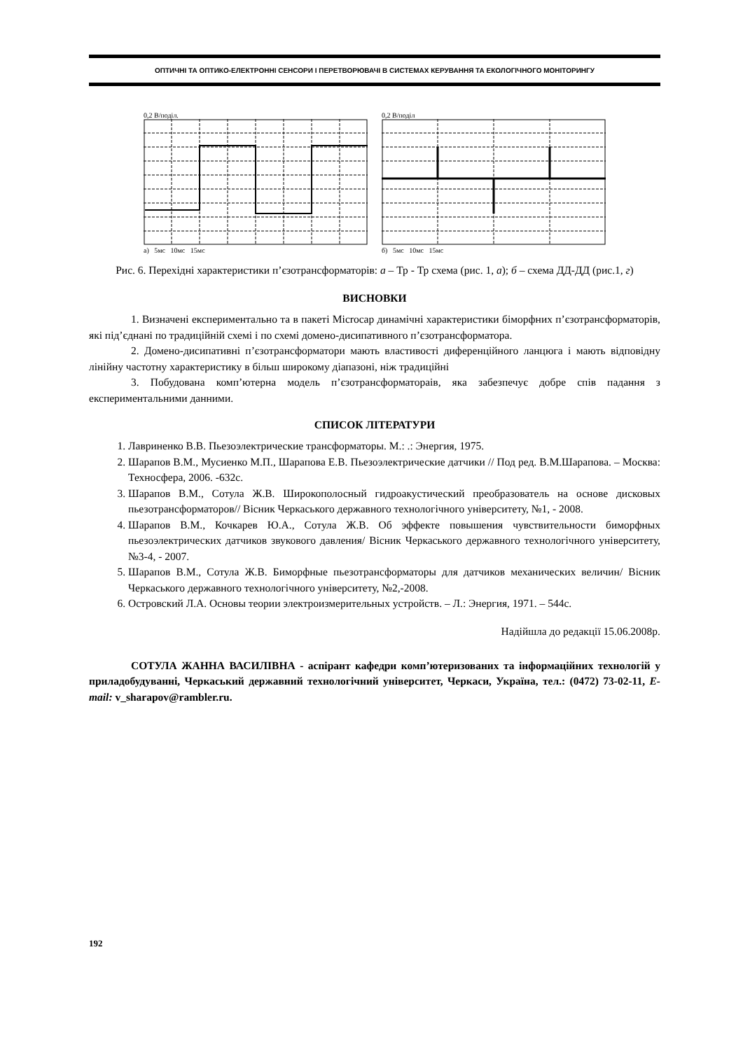ОПТИЧНІ ТА ОПТИКО-ЕЛЕКТРОННІ СЕНСОРИ І ПЕРЕТВОРЮВАЧІ В СИСТЕМАХ КЕРУВАННЯ ТА ЕКОЛОГІЧНОГО МОНІТОРИНГУ
0,2 В/поділ.
а) 5мс 10мс 15мс
0,2 В/поділ
б) 5мс 10мс 15мс
Рис. 6. Перехідні характеристики п’єзотрансформаторів: а – Тр - Тр схема (рис. 1, а); б – схема ДД-ДД (рис.1, г)
ВИСНОВКИ
1. Визначені експериментально та в пакеті Microcap динамічні характеристики біморфних п’єзотрансформаторів, які під’єднані по традиційній схемі і по схемі домено-дисипативного п’єзотрансформатора.
2. Домено-дисипативні п’єзотрансформатори мають властивості диференційного ланцюга і мають відповідну лінійну частотну характеристику в більш широкому діапазоні, ніж традиційні
3. Побудована комп’ютерна модель п’єзотрансформатораів, яка забезпечує добре спів падання з експериментальними данними.
СПИСОК ЛІТЕРАТУРИ
1. Лавриненко В.В. Пьезоэлектрические трансформаторы. М.: .: Энергия, 1975.
2. Шарапов В.М., Мусиенко М.П., Шарапова Е.В. Пьезоэлектрические датчики // Под ред. В.М.Шарапова. – Москва: Техносфера, 2006. -632с.
3. Шарапов В.М., Сотула Ж.В. Широкополосный гидроакустический преобразователь на основе дисковых пьезотрансформаторов// Вісник Черкаського державного технологічного університету, №1, - 2008.
4. Шарапов В.М., Кочкарев Ю.А., Сотула Ж.В. Об эффекте повышения чувствительности биморфных пьезоэлектрических датчиков звукового давления/ Вісник Черкаського державного технологічного університету, №3-4, - 2007.
5. Шарапов В.М., Сотула Ж.В. Биморфные пьезотрансформаторы для датчиков механических величин/ Вісник Черкаського державного технологічного університету, №2,-2008.
6. Островский Л.А. Основы теории электроизмерительных устройств. – Л.: Энергия, 1971. – 544с.
Надійшла до редакції 15.06.2008р.
СОТУЛА ЖАННА ВАСИЛІВНА - аспірант кафедри комп’ютеризованих та інформаційних технологій у приладобудуванні, Черкаський державний технологічний університет, Черкаси, Україна, тел.: (0472) 73-02-11, E-mail: v_sharapov@rambler.ru.
192